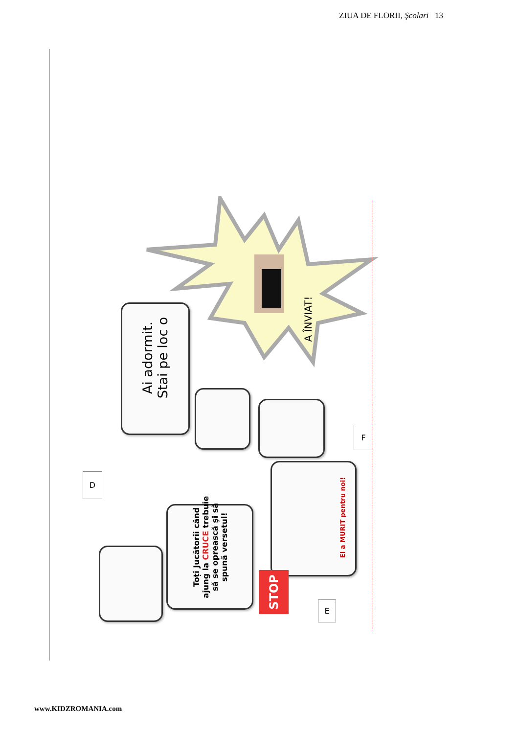ZIUA DE FLORII, Şcolari 13
Ai adormit.
Stai pe loc o
A ÎNVIAT!
D
F
E
Toți Jucătorii când ajung la CRUCE trebuie să se oprească și să spună versetul!
El a MURIT pentru noi!
STOP
www.KIDZROMANIA.com